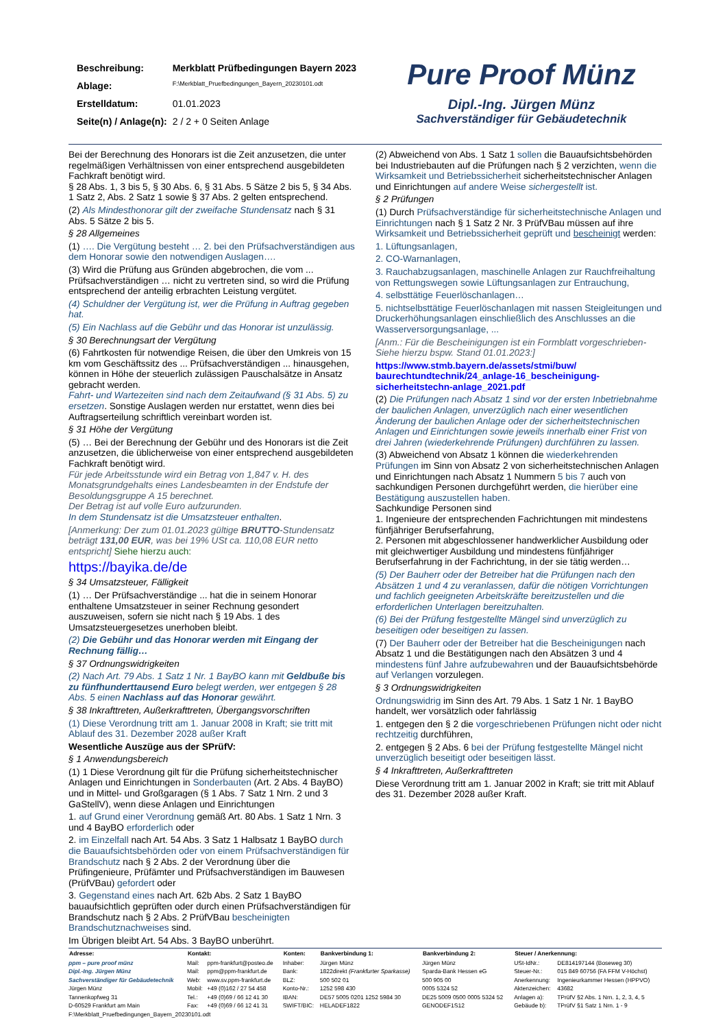| Beschreibung: | Merkblatt Prüfbedingungen Bayern 2023 |
| Ablage: | F:\Merkblatt_Pruefbedingungen_Bayern_20230101.odt |
| Erstelldatum: | 01.01.2023 |
| Seite(n) / Anlage(n): | 2 / 2 + 0 Seiten Anlage |
Pure Proof Münz
Dipl.-Ing. Jürgen Münz
Sachverständiger für Gebäudetechnik
Bei der Berechnung des Honorars ist die Zeit anzusetzen, die unter regelmäßigen Verhältnissen von einer entsprechend ausgebildeten Fachkraft benötigt wird.
§ 28 Abs. 1, 3 bis 5, § 30 Abs. 6, § 31 Abs. 5 Sätze 2 bis 5, § 34 Abs. 1 Satz 2, Abs. 2 Satz 1 sowie § 37 Abs. 2 gelten entsprechend.
(2) Als Mindesthonorar gilt der zweifache Stundensatz nach § 31 Abs. 5 Sätze 2 bis 5.
§ 28 Allgemeines
(1) …. Die Vergütung besteht … 2. bei den Prüfsachverständigen aus dem Honorar sowie den notwendigen Auslagen….
(3) Wird die Prüfung aus Gründen abgebrochen, die vom ... Prüfsachverständigen … nicht zu vertreten sind, so wird die Prüfung entsprechend der anteilig erbrachten Leistung vergütet.
(4) Schuldner der Vergütung ist, wer die Prüfung in Auftrag gegeben hat.
(5) Ein Nachlass auf die Gebühr und das Honorar ist unzulässig.
§ 30 Berechnungsart der Vergütung
(6) Fahrtkosten für notwendige Reisen, die über den Umkreis von 15 km vom Geschäftssitz des ... Prüfsachverständigen ... hinausgehen, können in Höhe der steuerlich zulässigen Pauschalsätze in Ansatz gebracht werden.
Fahrt- und Wartezeiten sind nach dem Zeitaufwand (§ 31 Abs. 5) zu ersetzen. Sonstige Auslagen werden nur erstattet, wenn dies bei Auftragserteilung schriftlich vereinbart worden ist.
§ 31 Höhe der Vergütung
(5) … Bei der Berechnung der Gebühr und des Honorars ist die Zeit anzusetzen, die üblicherweise von einer entsprechend ausgebildeten Fachkraft benötigt wird.
Für jede Arbeitsstunde wird ein Betrag von 1,847 v. H. des Monatsgrundgehalts eines Landesbeamten in der Endstufe der Besoldungsgruppe A 15 berechnet.
Der Betrag ist auf volle Euro aufzurunden.
In dem Stundensatz ist die Umsatzsteuer enthalten.
[Anmerkung: Der zum 01.01.2023 gültige BRUTTO-Stundensatz beträgt 131,00 EUR, was bei 19% USt ca. 110,08 EUR netto entspricht] Siehe hierzu auch:
https://bayika.de/de
§ 34 Umsatzsteuer, Fälligkeit
(1) … Der Prüfsachverständige ... hat die in seinem Honorar enthaltene Umsatzsteuer in seiner Rechnung gesondert auszuweisen, sofern sie nicht nach § 19 Abs. 1 des Umsatzsteuergesetzes unerhoben bleibt.
(2) Die Gebühr und das Honorar werden mit Eingang der Rechnung fällig…
§ 37 Ordnungswidrigkeiten
(2) Nach Art. 79 Abs. 1 Satz 1 Nr. 1 BayBO kann mit Geldbuße bis zu fünfhunderttausend Euro belegt werden, wer entgegen § 28 Abs. 5 einen Nachlass auf das Honorar gewährt.
§ 38 Inkrafttreten, Außerkrafttreten, Übergangsvorschriften
(1) Diese Verordnung tritt am 1. Januar 2008 in Kraft; sie tritt mit Ablauf des 31. Dezember 2028 außer Kraft
Wesentliche Auszüge aus der SPrüfV:
§ 1 Anwendungsbereich
(1) 1 Diese Verordnung gilt für die Prüfung sicherheitstechnischer Anlagen und Einrichtungen in Sonderbauten (Art. 2 Abs. 4 BayBO) und in Mittel- und Großgaragen (§ 1 Abs. 7 Satz 1 Nrn. 2 und 3 GaStellV), wenn diese Anlagen und Einrichtungen
1. auf Grund einer Verordnung gemäß Art. 80 Abs. 1 Satz 1 Nrn. 3 und 4 BayBO erforderlich oder
2. im Einzelfall nach Art. 54 Abs. 3 Satz 1 Halbsatz 1 BayBO durch die Bauaufsichtsbehörden oder von einem Prüfsachverständigen für Brandschutz nach § 2 Abs. 2 der Verordnung über die Prüfingenieure, Prüfämter und Prüfsachverständigen im Bauwesen (PrüfVBau) gefordert oder
3. Gegenstand eines nach Art. 62b Abs. 2 Satz 1 BayBO bauaufsichtlich geprüften oder durch einen Prüfsachverständigen für Brandschutz nach § 2 Abs. 2 PrüfVBau bescheinigten Brandschutznachweises sind.
Im Übrigen bleibt Art. 54 Abs. 3 BayBO unberührt.
(2) Abweichend von Abs. 1 Satz 1 sollen die Bauaufsichtsbehörden bei Industriebauten auf die Prüfungen nach § 2 verzichten, wenn die Wirksamkeit und Betriebssicherheit sicherheitstechnischer Anlagen und Einrichtungen auf andere Weise sichergestellt ist.
§ 2 Prüfungen
(1) Durch Prüfsachverständige für sicherheitstechnische Anlagen und Einrichtungen nach § 1 Satz 2 Nr. 3 PrüfVBau müssen auf ihre Wirksamkeit und Betriebssicherheit geprüft und bescheinigt werden:
1. Lüftungsanlagen,
2. CO-Warnanlagen,
3. Rauchabzugsanlagen, maschinelle Anlagen zur Rauchfreihaltung von Rettungswegen sowie Lüftungsanlagen zur Entrauchung,
4. selbsttätige Feuerlöschanlagen…
5. nichtselbsttätige Feuerlöschanlagen mit nassen Steigleitungen und Druckerhöhungsanlagen einschließlich des Anschlusses an die Wasserversorgungsanlage, ...
[Anm.: Für die Bescheinigungen ist ein Formblatt vorgeschrieben- Siehe hierzu bspw. Stand 01.01.2023:]
https://www.stmb.bayern.de/assets/stmi/buw/ baurechtundtechnik/24_anlage-16_bescheinigung-sicherheitstechn-anlage_2021.pdf
(2) Die Prüfungen nach Absatz 1 sind vor der ersten Inbetriebnahme der baulichen Anlagen, unverzüglich nach einer wesentlichen Änderung der baulichen Anlage oder der sicherheitstechnischen Anlagen und Einrichtungen sowie jeweils innerhalb einer Frist von drei Jahren (wiederkehrende Prüfungen) durchführen zu lassen.
(3) Abweichend von Absatz 1 können die wiederkehrenden Prüfungen im Sinn von Absatz 2 von sicherheitstechnischen Anlagen und Einrichtungen nach Absatz 1 Nummern 5 bis 7 auch von sachkundigen Personen durchgeführt werden, die hierüber eine Bestätigung auszustellen haben.
Sachkundige Personen sind
1. Ingenieure der entsprechenden Fachrichtungen mit mindestens fünfjähriger Berufserfahrung,
2. Personen mit abgeschlossener handwerklicher Ausbildung oder mit gleichwertiger Ausbildung und mindestens fünfjähriger Berufserfahrung in der Fachrichtung, in der sie tätig werden…
(5) Der Bauherr oder der Betreiber hat die Prüfungen nach den Absätzen 1 und 4 zu veranlassen, dafür die nötigen Vorrichtungen und fachlich geeigneten Arbeitskräfte bereitzustellen und die erforderlichen Unterlagen bereitzuhalten.
(6) Bei der Prüfung festgestellte Mängel sind unverzüglich zu beseitigen oder beseitigen zu lassen.
(7) Der Bauherr oder der Betreiber hat die Bescheinigungen nach Absatz 1 und die Bestätigungen nach den Absätzen 3 und 4 mindestens fünf Jahre aufzubewahren und der Bauaufsichtsbehörde auf Verlangen vorzulegen.
§ 3 Ordnungswidrigkeiten
Ordnungswidrig im Sinn des Art. 79 Abs. 1 Satz 1 Nr. 1 BayBO handelt, wer vorsätzlich oder fahrlässig
1. entgegen den § 2 die vorgeschriebenen Prüfungen nicht oder nicht rechtzeitig durchführen,
2. entgegen § 2 Abs. 6 bei der Prüfung festgestellte Mängel nicht unverzüglich beseitigt oder beseitigen lässt.
§ 4 Inkrafttreten, Außerkrafttreten
Diese Verordnung tritt am 1. Januar 2002 in Kraft; sie tritt mit Ablauf des 31. Dezember 2028 außer Kraft.
| Adresse: | Kontakt: | | Konten: | Bankverbindung 1: | Bankverbindung 2: | Steuer / Anerkennung: | |
| --- | --- | --- | --- | --- | --- | --- | --- |
| ppm – pure proof münz | Mail: | ppm-frankfurt@posteo.de | Inhaber: | Jürgen Münz | Jürgen Münz | USt-IdNr.: | DE814197144 (Boseweg 30) |
| Dipl.-Ing. Jürgen Münz | Mail: | ppm@ppm-frankfurt.de | Bank: | 1822direkt (Frankfurter Sparkasse) | Sparda-Bank Hessen eG | Steuer-Nr.: | 015 849 60756 (FA FFM V-Höchst) |
| Sachverständiger für Gebäudetechnik | Web: | www.sv.ppm-frankfurt.de | BLZ: | 500 502 01 | 500 905 00 | Anerkennung: | Ingenieurkammer Hessen (HPPVO) |
| Jürgen Münz | Mobil: | +49 (0)162 / 27 54 458 | Konto-Nr.: | 1252 598 430 | 0005 5324 52 | Aktenzeichen: | 43682 |
| Tannenkopfweg 31 | Tel.: | +49 (0)69 / 66 12 41 30 | IBAN: | DE57 5005 0201 1252 5984 30 | DE25 5009 0500 0005 5324 52 | Anlagen a): | TPrüfV §2 Abs. 1 Nrn. 1, 2, 3, 4, 5 |
| D-60529 Frankfurt am Main | Fax: | +49 (0)69 / 66 12 41 31 | SWIFT/BIC: | HELADEF1822 | GENODEF1S12 | Gebäude b): | TPrüfV §1 Satz 1 Nrn. 1 - 9 |
F:\Merkblatt_Pruefbedingungen_Bayern_20230101.odt